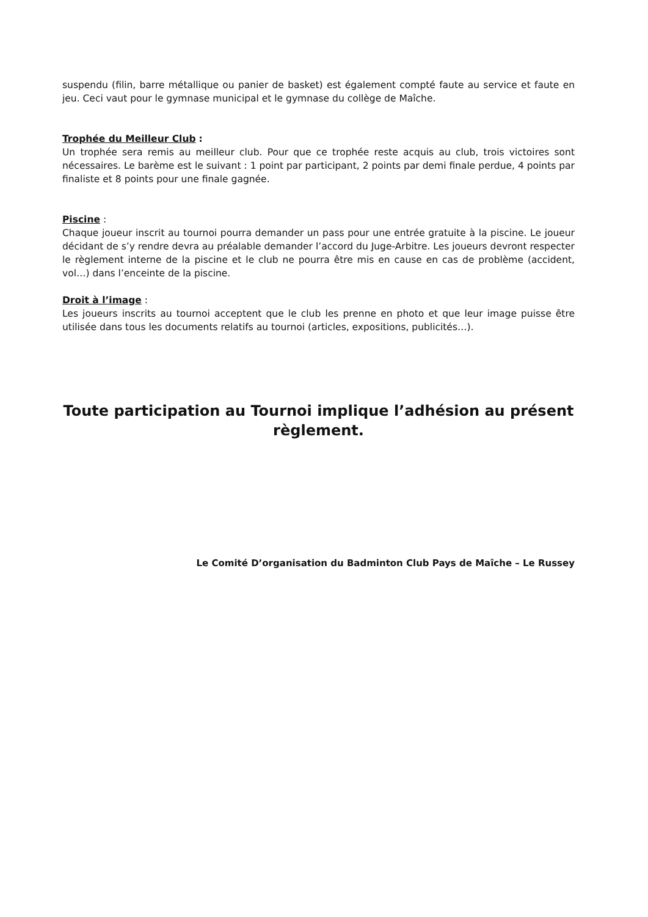suspendu (filin, barre métallique ou panier de basket) est également compté faute au service et faute en jeu. Ceci vaut pour le gymnase municipal et le gymnase du collège de Maîche.
Trophée du Meilleur Club :
Un trophée sera remis au meilleur club. Pour que ce trophée reste acquis au club, trois victoires sont nécessaires. Le barème est le suivant : 1 point par participant, 2 points par demi finale perdue, 4 points par finaliste et 8 points pour une finale gagnée.
Piscine :
Chaque joueur inscrit au tournoi pourra demander un pass pour une entrée gratuite à la piscine. Le joueur décidant de s’y rendre devra au préalable demander l’accord du Juge-Arbitre. Les joueurs devront respecter le règlement interne de la piscine et le club ne pourra être mis en cause en cas de problème (accident, vol…) dans l’enceinte de la piscine.
Droit à l’image :
Les joueurs inscrits au tournoi acceptent que le club les prenne en photo et que leur image puisse être utilisée dans tous les documents relatifs au tournoi (articles, expositions, publicités…).
Toute participation au Tournoi implique l’adhésion au présent règlement.
Le Comité D’organisation du Badminton Club Pays de Maîche – Le Russey